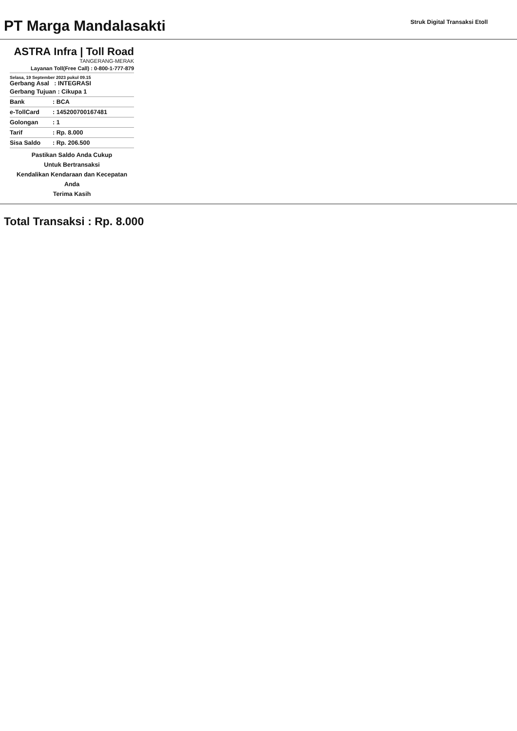PT Marga Mandalasakti
Struk Digital Transaksi Etoll
ASTRA Infra | Toll Road
TANGERANG-MERAK
Layanan Toll(Free Call) : 0-800-1-777-879
Selasa, 19 September 2023 pukul 09.15
Gerbang Asal : INTEGRASI
Gerbang Tujuan : Cikupa 1
Bank: BCA
e-TollCard: 145200700167481
Golongan: 1
Tarif: Rp. 8.000
Sisa Saldo: Rp. 206.500
Pastikan Saldo Anda Cukup
Untuk Bertransaksi
Kendalikan Kendaraan dan Kecepatan
Anda
Terima Kasih
Total Transaksi : Rp. 8.000